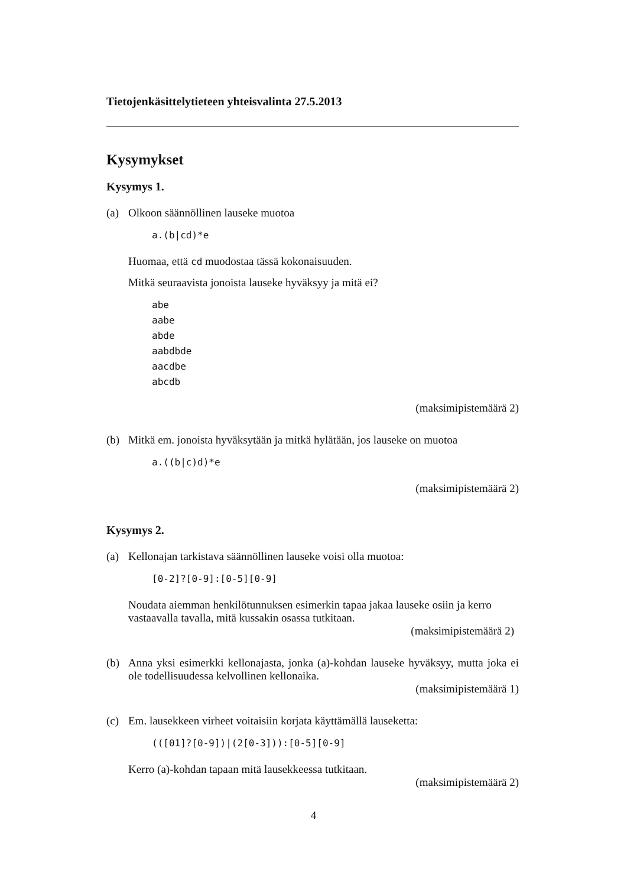Tietojenkäsittelytieteen yhteisvalinta 27.5.2013
Kysymykset
Kysymys 1.
(a) Olkoon säännöllinen lauseke muotoa
a.(b|cd)*e
Huomaa, että cd muodostaa tässä kokonaisuuden.
Mitkä seuraavista jonoista lauseke hyväksyy ja mitä ei?
abe
aabe
abde
aabdbde
aacdbe
abcdb
(maksimipistemäärä 2)
(b) Mitkä em. jonoista hyväksytään ja mitkä hylätään, jos lauseke on muotoa
a.((b|c)d)*e
(maksimipistemäärä 2)
Kysymys 2.
(a) Kellonajan tarkistava säännöllinen lauseke voisi olla muotoa:
[0-2]?[0-9]:[0-5][0-9]
Noudata aiemman henkilötunnuksen esimerkin tapaa jakaa lauseke osiin ja kerro vastaavalla tavalla, mitä kussakin osassa tutkitaan.
(maksimipistemäärä 2)
(b) Anna yksi esimerkki kellonajasta, jonka (a)-kohdan lauseke hyväksyy, mutta joka ei ole todellisuudessa kelvollinen kellonaika.
(maksimipistemäärä 1)
(c) Em. lausekkeen virheet voitaisiin korjata käyttämällä lauseketta:
(([01]?[0-9])|(2[0-3])):[0-5][0-9]
Kerro (a)-kohdan tapaan mitä lausekkeessa tutkitaan.
(maksimipistemäärä 2)
4